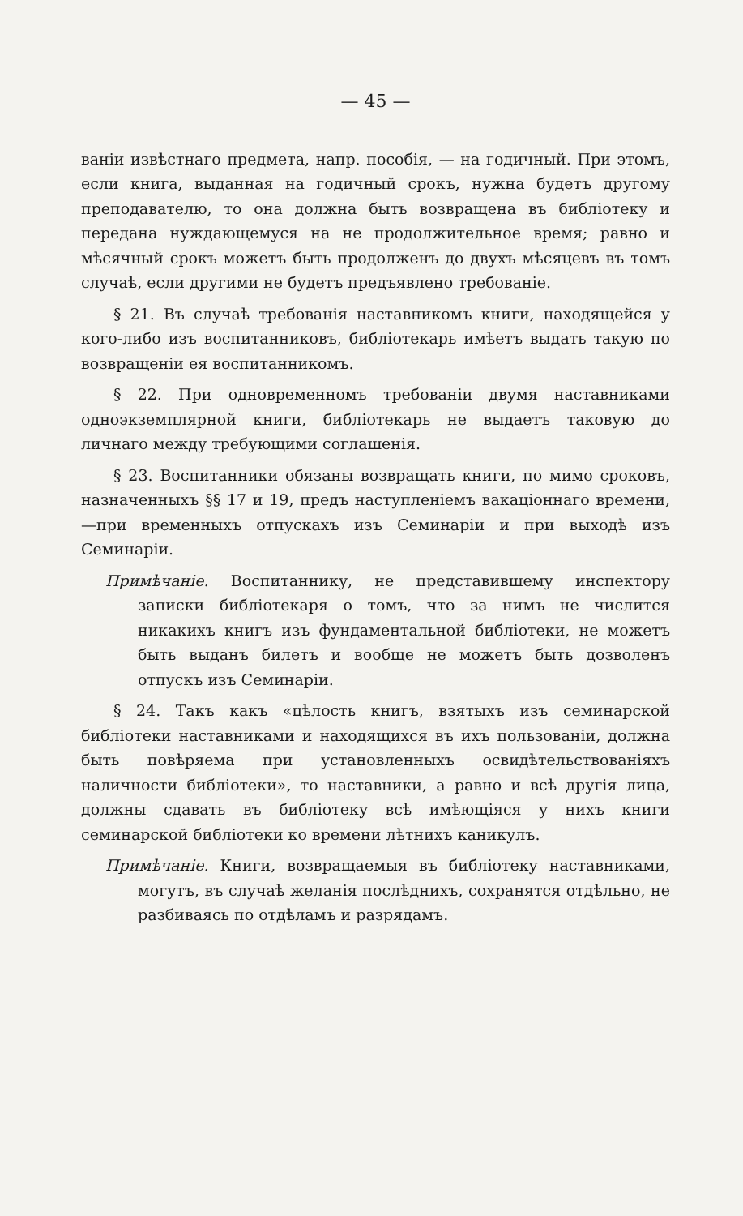— 45 —
ваніи извѣстнаго предмета, напр. пособія, — на годичный. При этомъ, если книга, выданная на годичный срокъ, нужна будетъ другому преподавателю, то она должна быть возвращена въ библіотеку и передана нуждающемуся на не продолжительное время; равно и мѣсячный срокъ можетъ быть продолженъ до двухъ мѣсяцевъ въ томъ случаѣ, если другими не будетъ предъявлено требованіе.
§ 21. Въ случаѣ требованія наставникомъ книги, находящейся у кого-либо изъ воспитанниковъ, библіотекарь имѣетъ выдать такую по возвращеніи ея воспитанникомъ.
§ 22. При одновременномъ требованіи двумя наставниками одноэкземплярной книги, библіотекарь не выдаетъ таковую до личнаго между требующими соглашенія.
§ 23. Воспитанники обязаны возвращать книги, по мимо сроковъ, назначенныхъ §§ 17 и 19, предъ наступленіемъ вакаціоннаго времени,—при временныхъ отпускахъ изъ Семинаріи и при выходѣ изъ Семинаріи.
Примѣчаніе. Воспитаннику, не представившему инспектору записки библіотекаря о томъ, что за нимъ не числится никакихъ книгъ изъ фундаментальной библіотеки, не можетъ быть выданъ билетъ и вообще не можетъ быть дозволенъ отпускъ изъ Семинаріи.
§ 24. Такъ какъ «цѣлость книгъ, взятыхъ изъ семинарской библіотеки наставниками и находящихся въ ихъ пользованіи, должна быть повѣряема при установленныхъ освидѣтельствованіяхъ наличности библіотеки», то наставники, а равно и всѣ другія лица, должны сдавать въ библіотеку всѣ имѣющіяся у нихъ книги семинарской библіотеки ко времени лѣтнихъ каникулъ.
Примѣчаніе. Книги, возвращаемыя въ библіотеку наставниками, могутъ, въ случаѣ желанія послѣднихъ, сохранятся отдѣльно, не разбиваясь по отдѣламъ и разрядамъ.